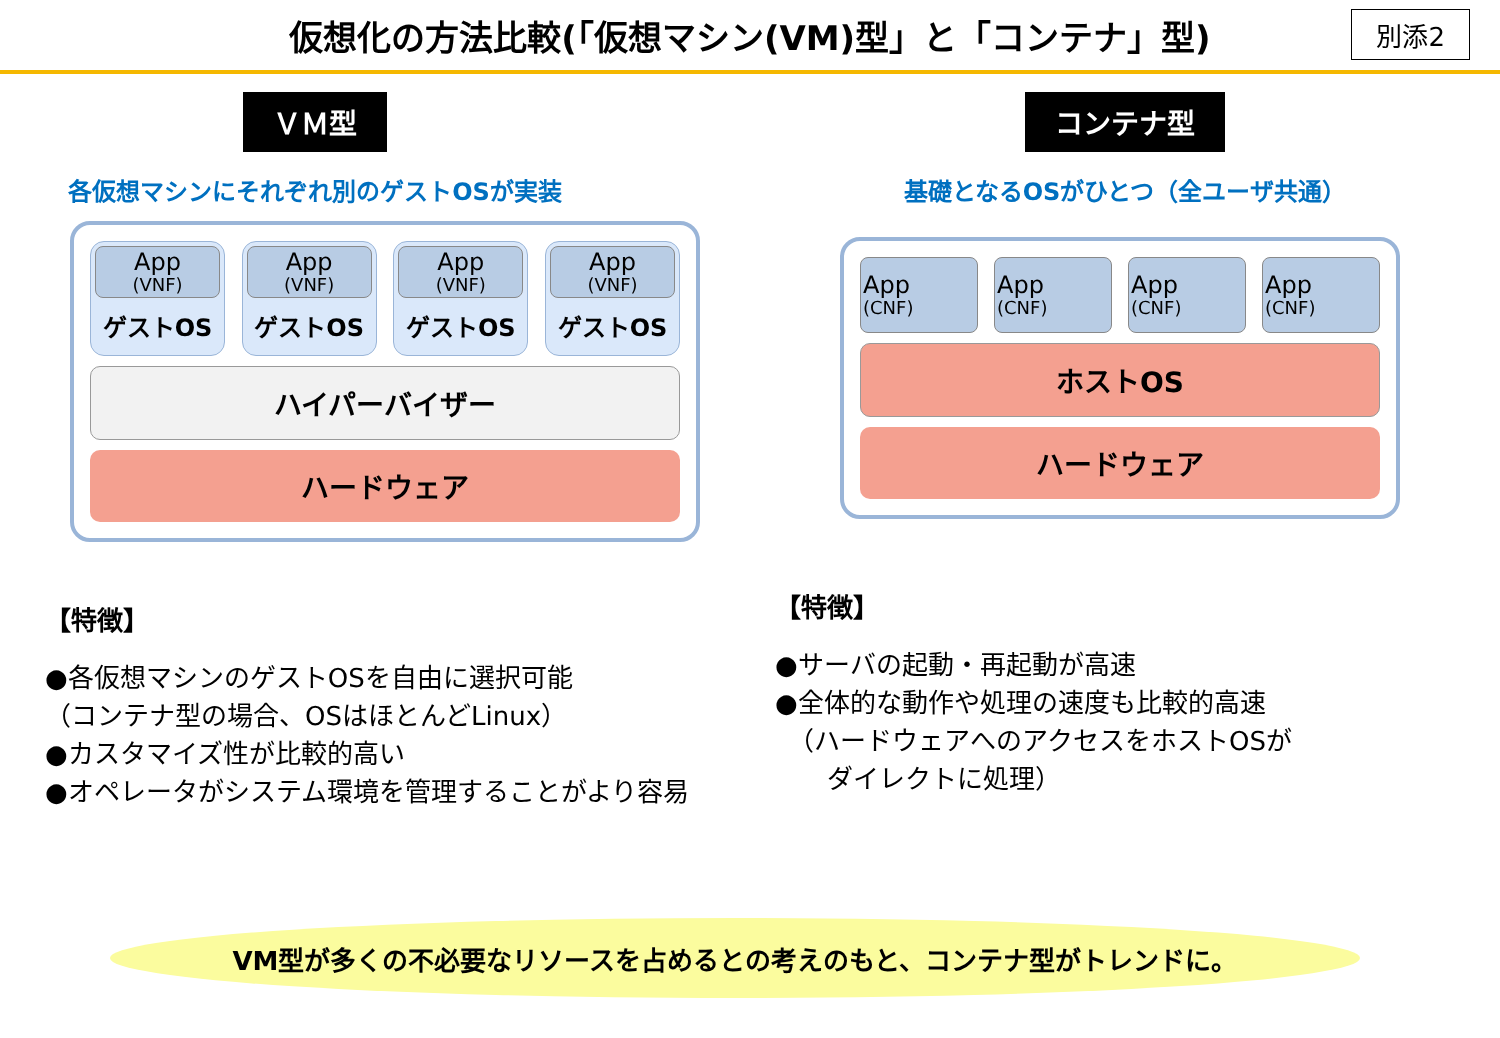仮想化の方法比較(「仮想マシン(VM)型」と「コンテナ」型)
別添2
ＶＭ型
各仮想マシンにそれぞれ別のゲストOSが実装
App
(VNF)
ゲストOS
App
(VNF)
ゲストOS
App
(VNF)
ゲストOS
App
(VNF)
ゲストOS
ハイパーバイザー
ハードウェア
【特徴】
●各仮想マシンのゲストOSを自由に選択可能
（コンテナ型の場合、OSはほとんどLinux）
●カスタマイズ性が比較的高い
●オペレータがシステム環境を管理することがより容易
コンテナ型
基礎となるOSがひとつ（全ユーザ共通）
App
(CNF)
App
(CNF)
App
(CNF)
App
(CNF)
ホストOS
ハードウェア
【特徴】
●サーバの起動・再起動が高速
●全体的な動作や処理の速度も比較的高速
　（ハードウェアへのアクセスをホストOSが
　　ダイレクトに処理）
VM型が多くの不必要なリソースを占めるとの考えのもと、コンテナ型がトレンドに。